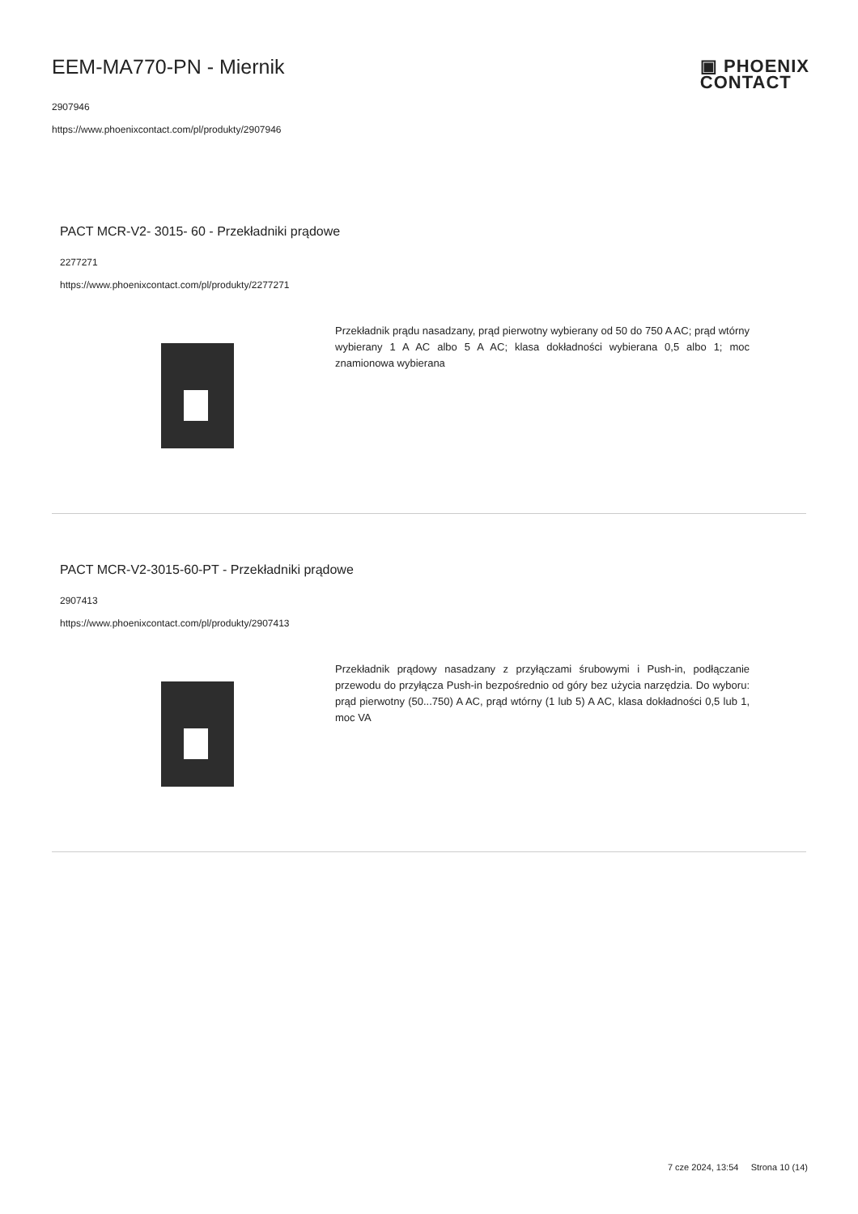▣ PHOENIX
CONTACT
EEM-MA770-PN - Miernik
2907946
https://www.phoenixcontact.com/pl/produkty/2907946
PACT MCR-V2- 3015- 60 - Przekładniki prądowe
2277271
https://www.phoenixcontact.com/pl/produkty/2277271
Przekładnik prądu nasadzany, prąd pierwotny wybierany od 50 do 750 A AC; prąd wtórny wybierany 1 A AC albo 5 A AC; klasa dokładności wybierana 0,5 albo 1; moc znamionowa wybierana
PACT MCR-V2-3015-60-PT - Przekładniki prądowe
2907413
https://www.phoenixcontact.com/pl/produkty/2907413
Przekładnik prądowy nasadzany z przyłączami śrubowymi i Push-in, podłączanie przewodu do przyłącza Push-in bezpośrednio od góry bez użycia narzędzia. Do wyboru: prąd pierwotny (50...750) A AC, prąd wtórny (1 lub 5) A AC, klasa dokładności 0,5 lub 1, moc VA
7 cze 2024, 13:54 Strona 10 (14)